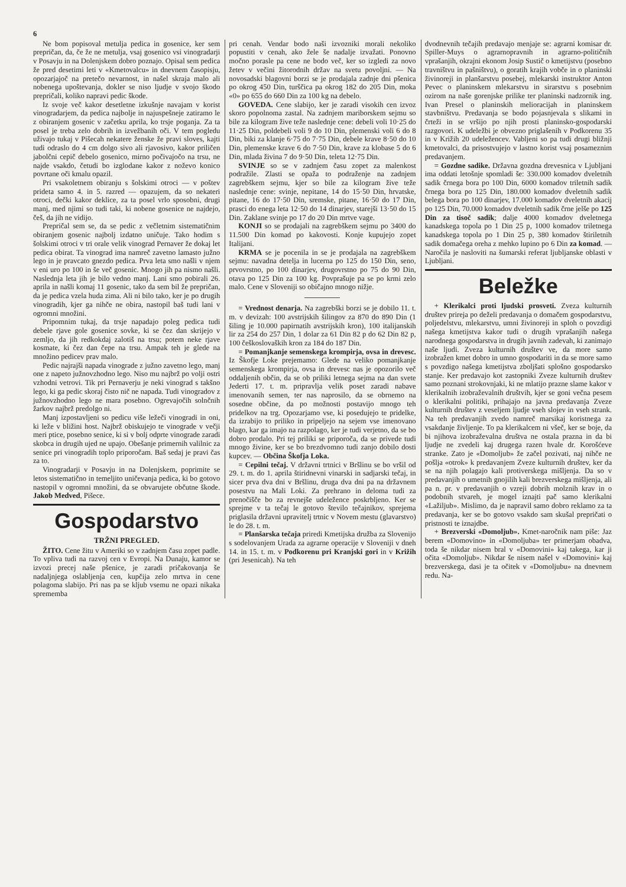6
Ne bom popisoval metulja pedica in gosenice, ker sem prepričan, da, če že ne metulja, vsaj gosenico vsi vinogradarji v Posavju in na Dolenjskem dobro poznajo. Opisal sem pedica že pred desetimi leti v «Kmetovalcu» in dnevnem časopisju, opozarjajoč na pretečo nevarnost, in našel skraja malo ali nobenega upoštevanja, dokler se niso ljudje v svojo škodo prepričali, koliko napravi pedic škode.
Iz svoje več kakor desetletne izkušnje navajam v korist vinogradarjem, da pedica najbolje in najuspešneje zatiramo le z obiranjem gosenic v začetku aprila, ko trsje poganja. Za ta posel je treba zelo dobrih in izvežbanih oči. V tem pogledu uživajo tukaj v Pišecah nekatere ženske že pravi sloves, kajti tudi odraslo do 4 cm dolgo sivo ali rjavosivo, kakor priličen jabolčni cepič debelo gosenico, mirno počivajočo na trsu, ne najde vsakdo, četudi bo izglodane kakor z noževo konico povrtane oči kmalu opazil.
Pri vsakoletnem obiranju s šolskimi otroci — v poštev prideta samo 4. in 5. razred — opazujem, da so nekateri otroci, dečki kakor deklice, za ta posel vrlo sposobni, drugi manj, med njimi so tudi taki, ki nobene gosenice ne najdejo, češ, da jih ne vidijo.
Prepričal sem se, da se pedic z večletnim sistematičnim obiranjem gosenic najbolj izdatno uničuje. Tako hodim s šolskimi otroci v tri orale velik vinograd Pernaver že dokaj let pedica obirat. Ta vinograd ima namreč zavetno lamasto južno lego in je pravcato gnezdo pedica. Prva leta smo našli v njem v eni uro po 100 in še več gosenic. Mnogo jih pa nismo našli. Naslednja leta jih je bilo vedno manj. Lani smo pobirali 26. aprila in našli komaj 11 gosenic, tako da sem bil že prepričan, da je pedica vzela huda zima. Ali ni bilo tako, ker je po drugih vinogradih, kjer ga nihče ne obira, nastopil baš tudi lani v ogromni množini.
Pripomnim tukaj, da trsje napadajo poleg pedica tudi debele rjave gole gosenice sovke, ki se čez dan skrijejo v zemljo, da jih redkokdaj zalotiš na trsu; potem neke rjave kosmate, ki čez dan čepe na trsu. Ampak teh je glede na množino pedicev prav malo.
Pedic najrajši napada vinograde z južno zavetno lego, manj one z napeto južnovzhodno lego. Niso mu najbrž po volji ostri vzhodni vetrovi. Tik pri Pernaverju je neki vinograd s takšno lego, ki ga pedic skoraj čisto nič ne napada. Tudi vinogradov z južnovzhodno lego ne mara posebno. Ogrevajočih solnčnih žarkov najbrž predolgo ni.
Manj izpostavljeni so pedicu više ležeči vinogradi in oni, ki leže v bližini host. Najbrž obiskujejo te vinograde v večji meri ptice, posebno senice, ki si v bolj odprte vinograde zaradi skobca in drugih ujed ne upajo. Obešanje primernih valilnic za senice pri vinogradih toplo priporočam. Baš sedaj je pravi čas za to.
Vinogradarji v Posavju in na Dolenjskem, poprimite se letos sistematično in temeljito uničevanja pedica, ki bo gotovo nastopil v ogromni množini, da se obvarujete občutne škode. Jakob Medved, Pišece.
Gospodarstvo
TRŽNI PREGLED.
ŽITO. Cene žitu v Ameriki so v zadnjem času zopet padle. To vpliva tudi na razvoj cen v Evropi. Na Dunaju, kamor se izvozi precej naše pšenice, je zaradi pričakovanja še nadaljnjega oslabljenja cen, kupčija zelo mrtva in cene polagoma slabijo. Pri nas pa se kljub vsemu ne opazi nikaka sprememba
pri cenah. Vendar bodo naši izvozniki morali nekoliko popustiti v cenah, ako žele še nadalje izvažati. Ponovno močno porasle pa cene ne bodo več, ker so izgledi za novo žetev v večini žitorodnih držav na svetu povoljni. — Na novosadski blagovni borzi se je prodajala zadnje dni pšenica po okrog 450 Din, turščica pa okrog 182 do 205 Din, moka «0» po 655 do 660 Din za 100 kg na debelo.
GOVEDA. Cene slabijo, ker je zaradi visokih cen izvoz skoro popolnoma zastal. Na zadnjem mariborskem sejmu so bile za kilogram žive teže naslednje cene: debeli voli 10·25 do 11·25 Din, poldebeli voli 9 do 10 Din, plemenski voli 6 do 8 Din, biki za klanje 6·75 do 7·75 Din, debele krave 8·50 do 10 Din, plemenske krave 6 do 7·50 Din, krave za klobase 5 do 6 Din, mlada živina 7 do 9·50 Din, teleta 12·75 Din.
SVINJE so se v zadnjem času zopet za malenkost podražile. Zlasti se opaža to podraženje na zadnjem zagrebškem sejmu, kjer so bile za kilogram žive teže naslednje cene: svinje, nepitane, 14 do 15·50 Din, hrvatske, pitane, 16 do 17·50 Din, sremske, pitane, 16·50 do 17 Din, prasci do enega leta 12·50 do 14 dinarjev, starejši 13·50 do 15 Din. Zaklane svinje po 17 do 20 Din mrtve vage.
KONJI so se prodajali na zagrebškem sejmu po 3400 do 11.500 Din komad po kakovosti. Konje kupujejo zopet Italijani.
KRMA se je pocenila in se je prodajala na zagrebškem sejmu: navadna detelja in lucerna po 125 do 150 Din, seno, prvovrstno, po 100 dinarjev, drugovrstno po 75 do 90 Din, otava po 125 Din za 100 kg. Povprašuje pa se po krmi zelo malo. Cene v Sloveniji so običajno mnogo nižje.
= Vrednost denarja. Na zagrebški borzi se je dobilo 11. t. m. v devizah: 100 avstrijskih šilingov za 870 do 890 Din (1 šiling je 10.000 papirnatih avstrijskih kron), 100 italijanskih lir za 254 do 257 Din, 1 dolar za 61 Din 82 p do 62 Din 82 p, 100 češkoslovaških kron za 184 do 187 Din.
= Pomanjkanje semenskega krompirja, ovsa in drevesc. Iz Škofje Loke prejemamo: Glede na veliko pomanjkanje semenskega krompirja, ovsa in drevesc nas je opozorilo več oddaljenih občin, da se ob priliki letnega sejma na dan svete Jederti 17. t. m. pripravlja velik poset zaradi nabave imenovanih semen, ter nas naprosilo, da se obrnemo na sosedne občine, da po možnosti postavijo mnogo teh pridelkov na trg. Opozarjamo vse, ki posedujejo te pridelke, da izrabijo to priliko in pripeljejo na sejem vse imenovano blago, kar ga imajo na razpolago, ker je tudi verjetno, da se bo dobro prodalo. Pri tej priliki se priporoča, da se privede tudi mnogo živine, ker se bo brezdvomno tudi zanjo dobilo dosti kupcev. — Občina Škofja Loka.
= Cepilni tečaj. V državni trtnici v Bršlinu se bo vršil od 29. t. m. do 1. aprila štiridnevni vinarski in sadjarski tečaj, in sicer prva dva dni v Bršlinu, druga dva dni pa na državnem posestvu na Mali Loki. Za prehrano in deloma tudi za prenočišče bo za revnejše udeležence poskrbljeno. Ker se sprejme v ta tečaj le gotovo število tečajnikov, sprejema priglasila državni upravitelj trtnic v Novem mestu (glavarstvo) le do 28. t. m.
= Planšarska tečaja priredi Kmetijska družba za Slovenijo s sodelovanjem Urada za agrarne operacije v Sloveniji v dneh 14. in 15. t. m. v Podkorenu pri Kranjski gori in v Križih (pri Jesenicah). Na teh
dvodnevnih tečajih predavajo menjaje se: agrarni komisar dr. Spiller-Muys o agrarnopravnih in agrarno-političnih vprašanjih, okrajni ekonom Josip Sustič o kmetijstvu (posebno travništvu in pašništvu), o goratih krajih vobče in o planinski živinoreji in planšarstvu posebej, mlekarski instruktor Anton Pevec o planinskem mlekarstvu in sirarstvu s posebnim ozirom na naše gorenjske prilike ter planinski nadzornik ing. Ivan Presel o planinskih melioracijah in planinskem stavbništvu. Predavanja se bodo pojasnjevala s slikami in črteži in se vršijo po njih prosti planinsko-gospodarski razgovori. K udeležbi je obvezno priglašenih v Podkorenu 35 in v Križih 20 udeležencev. Vabljeni so pa tudi drugi bližnji kmetovalci, da prisostvujejo v lastno korist vsaj posameznim predavanjem.
= Gozdne sadike. Državna gozdna drevesnica v Ljubljani ima oddati letošnje spomladi še: 330.000 komadov dveletnih sadik črnega bora po 100 Din, 6000 komadov triletnih sadik črnega bora po 125 Din, 180.000 komadov dveletnih sadik belega bora po 100 dinarjev, 17.000 komadov dveletnih akacij po 125 Din, 70.000 komadov dveletnih sadik črne jelše po 125 Din za tisoč sadik; dalje 4000 komadov dveletnega kanadskega topola po 1 Din 25 p, 1000 komadov triletnega kanadskega topola po 1 Din 25 p, 380 komadov štiriletnih sadik domačega oreha z mehko lupino po 6 Din za komad. — Naročila je nasloviti na šumarski referat ljubljanske oblasti v Ljubljani.
Beležke
+ Klerikalci proti ljudski prosveti. Zveza kulturnih društev prireja po deželi predavanja o domačem gospodarstvu, poljedelstvu, mlekarstvu, umni živinoreji in sploh o povzdigi našega kmetijstva kakor tudi o drugih vprašanjih našega narodnega gospodarstva in drugih javnih zadevah, ki zanimajo naše ljudi. Zveza kulturnih društev ve, da more samo izobražen kmet dobro in umno gospodariti in da se more samo s povzdigo našega kmetijstva zboljšati splošno gospodarsko stanje. Ker predavajo kot zastopniki Zveze kulturnih društev samo poznani strokovnjaki, ki ne mlatijo prazne slame kakor v klerikalnih izobraževalnih društvih, kjer se goni večna pesem o klerikalni politiki, prihajajo na javna predavanja Zveze kulturnih društev z veseljem ljudje vseh slojev in vseh strank. Na teh predavanjih zvedo namreč marsikaj koristnega za vsakdanje življenje. To pa klerikalcem ni všeč, ker se boje, da bi njihova izobraževalna društva ne ostala prazna in da bi ljudje ne zvedeli kaj drugega razen hvale dr. Korošćeve stranke. Zato je «Domoljub» že začel pozivati, naj nihče ne pošlja «otrok» k predavanjem Zveze kulturnih društev, ker da se na njih polagajo kali protiverskega mišljenja. Da so v predavanjih o umetnih gnojilih kali brezverskega mišljenja, ali pa n. pr. v predavanjih o vzreji dobrih molznih krav in o podobnih stvareh, je mogel iznajti pač samo klerikalni «Lažiljub». Mislimo, da je napravil samo dobro reklamo za ta predavanja, ker se bo gotovo vsakdo sam skušal prepričati o pristnosti te iznajdbe.
+ Brezverski «Domoljub». Kmet-naročnik nam piše: Jaz berem «Domovino» in «Domoljuba» ter primerjam obadva, toda še nikdar nisem bral v «Domovini» kaj takega, kar ji očita «Domoljub». Nikdar še nisem našel v «Domovini» kaj brezverskega, dasi je ta očitek v «Domoljubu» na dnevnem redu. Na-